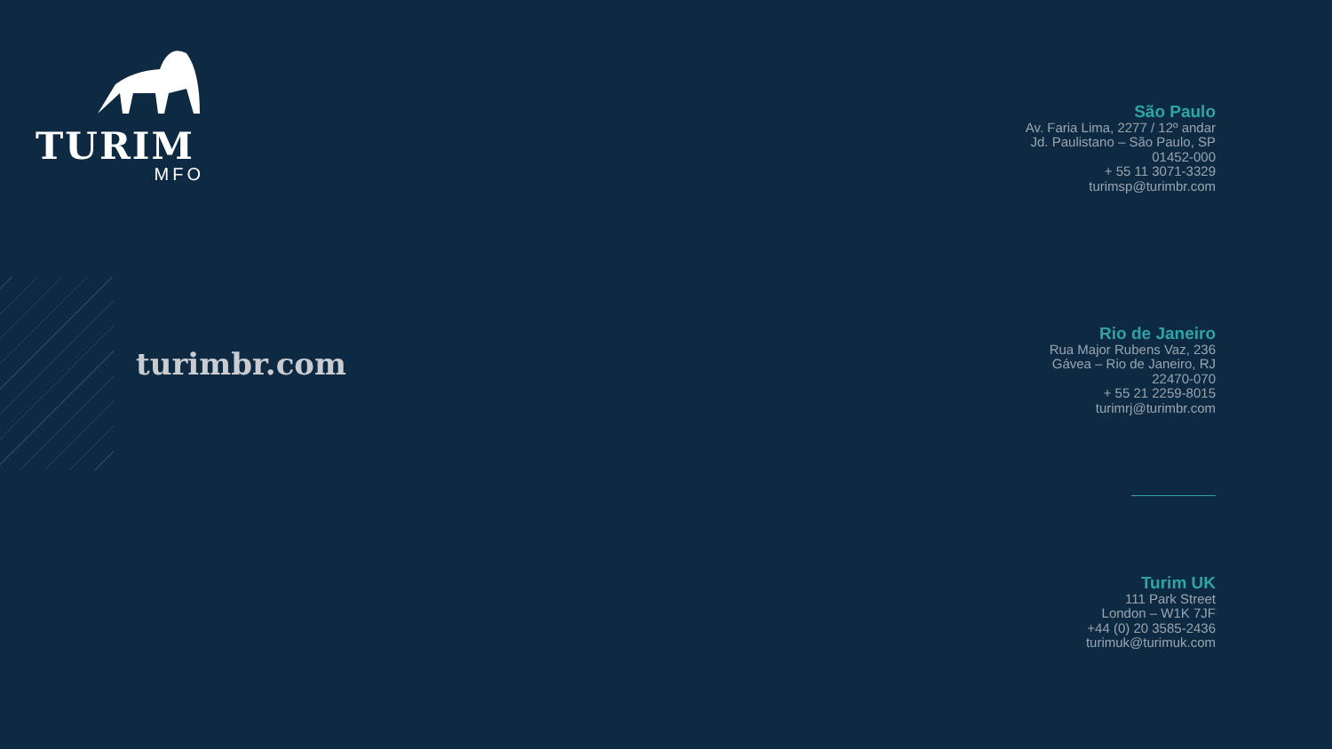TURIM
MFO
turimbr.com
São Paulo
Av. Faria Lima, 2277 / 12º andar
Jd. Paulistano – São Paulo, SP
01452-000
+ 55 11 3071-3329
turimsp@turimbr.com
Rio de Janeiro
Rua Major Rubens Vaz, 236
Gávea – Rio de Janeiro, RJ
22470-070
+ 55 21 2259-8015
turimrj@turimbr.com
Turim UK
111 Park Street
London – W1K 7JF
+44 (0) 20 3585-2436
turimuk@turimuk.com